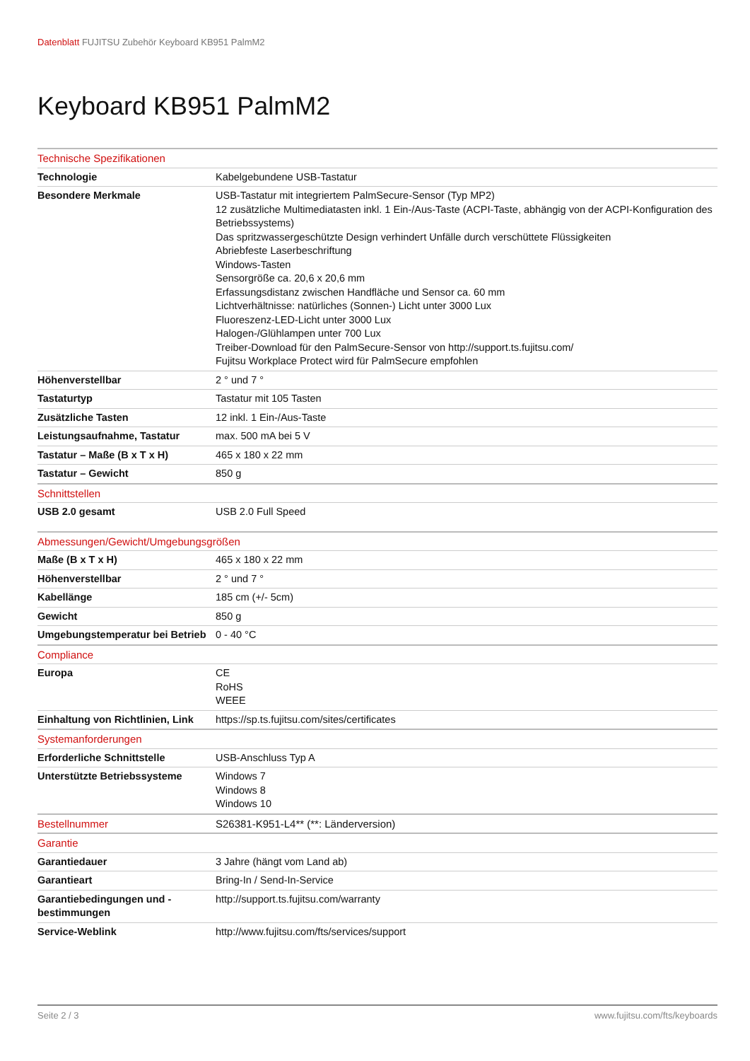Datenblatt FUJITSU Zubehör Keyboard KB951 PalmM2
Keyboard KB951 PalmM2
| Technische Spezifikationen | |
| Technologie | Kabelgebundene USB-Tastatur |
| Besondere Merkmale | USB-Tastatur mit integriertem PalmSecure-Sensor (Typ MP2) 12 zusätzliche Multimediatasten inkl. 1 Ein-/Aus-Taste (ACPI-Taste, abhängig von der ACPI-Konfiguration des Betriebssystems) Das spritzwassergeschützte Design verhindert Unfälle durch verschüttete Flüssigkeiten Abriebfeste Laserbeschriftung Windows-Tasten Sensorgröße ca. 20,6 x 20,6 mm Erfassungsdistanz zwischen Handfläche und Sensor ca. 60 mm Lichtverhältnisse: natürliches (Sonnen-) Licht unter 3000 Lux Fluoreszenz-LED-Licht unter 3000 Lux Halogen-/Glühlampen unter 700 Lux Treiber-Download für den PalmSecure-Sensor von http://support.ts.fujitsu.com/ Fujitsu Workplace Protect wird für PalmSecure empfohlen |
| Höhenverstellbar | 2 ° und 7 ° |
| Tastaturtyp | Tastatur mit 105 Tasten |
| Zusätzliche Tasten | 12 inkl. 1 Ein-/Aus-Taste |
| Leistungsaufnahme, Tastatur | max. 500 mA bei 5 V |
| Tastatur – Maße (B x T x H) | 465 x 180 x 22 mm |
| Tastatur – Gewicht | 850 g |
| Schnittstellen | |
| USB 2.0 gesamt | USB 2.0 Full Speed |
| Abmessungen/Gewicht/Umgebungsgrößen | |
| Maße (B x T x H) | 465 x 180 x 22 mm |
| Höhenverstellbar | 2 ° und 7 ° |
| Kabellänge | 185 cm (+/- 5cm) |
| Gewicht | 850 g |
| Umgebungstemperatur bei Betrieb | 0 - 40 °C |
| Compliance | |
| Europa | CE RoHS WEEE |
| Einhaltung von Richtlinien, Link | https://sp.ts.fujitsu.com/sites/certificates |
| Systemanforderungen | |
| Erforderliche Schnittstelle | USB-Anschluss Typ A |
| Unterstützte Betriebssysteme | Windows 7 Windows 8 Windows 10 |
| Bestellnummer | S26381-K951-L4** (**: Länderversion) |
| Garantie | |
| Garantiedauer | 3 Jahre (hängt vom Land ab) |
| Garantieart | Bring-In / Send-In-Service |
| Garantiebedingungen und -bestimmungen | http://support.ts.fujitsu.com/warranty |
| Service-Weblink | http://www.fujitsu.com/fts/services/support |
Seite 2 / 3 www.fujitsu.com/fts/keyboards